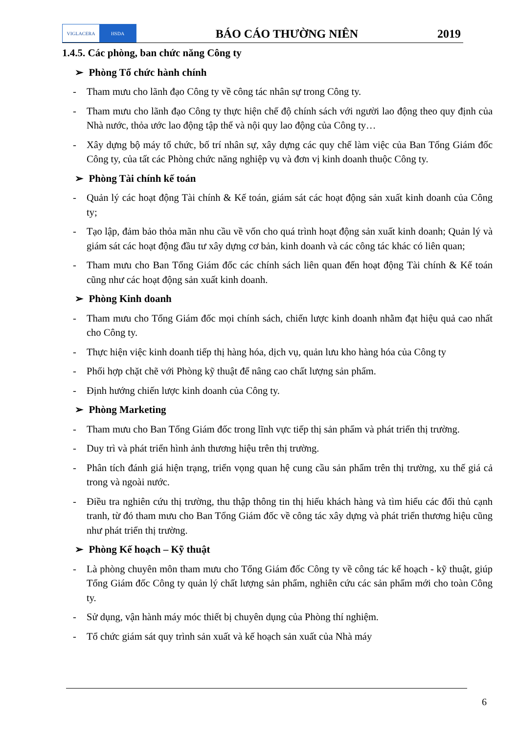VIGLACERA HSDA
BÁO CÁO THƯỜNG NIÊN
2019
1.4.5. Các phòng, ban chức năng Công ty
➢ Phòng Tổ chức hành chính
- Tham mưu cho lãnh đạo Công ty về công tác nhân sự trong Công ty.
- Tham mưu cho lãnh đạo Công ty thực hiện chế độ chính sách với người lao động theo quy định của Nhà nước, thỏa ước lao động tập thể và nội quy lao động của Công ty…
- Xây dựng bộ máy tổ chức, bố trí nhân sự, xây dựng các quy chế làm việc của Ban Tổng Giám đốc Công ty, của tất các Phòng chức năng nghiệp vụ và đơn vị kinh doanh thuộc Công ty.
➢ Phòng Tài chính kế toán
- Quản lý các hoạt động Tài chính & Kế toán, giám sát các hoạt động sản xuất kinh doanh của Công ty;
- Tạo lập, đảm bảo thỏa mãn nhu cầu về vốn cho quá trình hoạt động sản xuất kinh doanh; Quản lý và giám sát các hoạt động đầu tư xây dựng cơ bản, kinh doanh và các công tác khác có liên quan;
- Tham mưu cho Ban Tổng Giám đốc các chính sách liên quan đến hoạt động Tài chính & Kế toán cũng như các hoạt động sản xuất kinh doanh.
➢ Phòng Kinh doanh
- Tham mưu cho Tổng Giám đốc mọi chính sách, chiến lược kinh doanh nhằm đạt hiệu quả cao nhất cho Công ty.
- Thực hiện việc kinh doanh tiếp thị hàng hóa, dịch vụ, quản lưu kho hàng hóa của Công ty
- Phối hợp chặt chẽ với Phòng kỹ thuật để nâng cao chất lượng sản phẩm.
- Định hướng chiến lược kinh doanh của Công ty.
➢ Phòng Marketing
- Tham mưu cho Ban Tổng Giám đốc trong lĩnh vực tiếp thị sản phẩm và phát triển thị trường.
- Duy trì và phát triển hình ảnh thương hiệu trên thị trường.
- Phân tích đánh giá hiện trạng, triển vọng quan hệ cung cầu sản phẩm trên thị trường, xu thế giá cả trong và ngoài nước.
- Điều tra nghiên cứu thị trường, thu thập thông tin thị hiếu khách hàng và tìm hiểu các đối thủ cạnh tranh, từ đó tham mưu cho Ban Tổng Giám đốc về công tác xây dựng và phát triển thương hiệu cũng như phát triển thị trường.
➢ Phòng Kế hoạch – Kỹ thuật
- Là phòng chuyên môn tham mưu cho Tổng Giám đốc Công ty về công tác kế hoạch - kỹ thuật, giúp Tổng Giám đốc Công ty quản lý chất lượng sản phẩm, nghiên cứu các sản phẩm mới cho toàn Công ty.
- Sử dụng, vận hành máy móc thiết bị chuyên dụng của Phòng thí nghiệm.
- Tổ chức giám sát quy trình sản xuất và kế hoạch sản xuất của Nhà máy
6